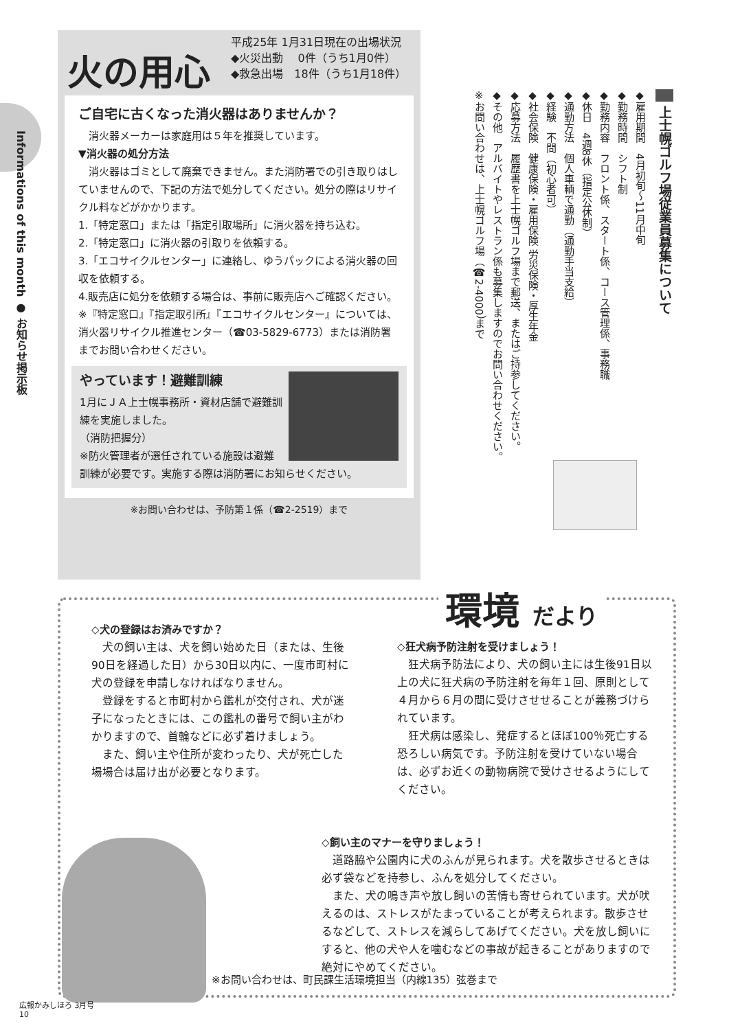Informations of this month ● お知らせ掲示板
火の用心
平成25年 1月31日現在の出場状況
◆火災出動　 0件（うち1月0件）
◆救急出場　18件（うち1月18件）
ご自宅に古くなった消火器はありませんか？
　消火器メーカーは家庭用は５年を推奨しています。
▼消火器の処分方法
　消火器はゴミとして廃棄できません。また消防署での引き取りはしていませんので、下記の方法で処分してください。処分の際はリサイクル料などがかかります。
1.「特定窓口」または「指定引取場所」に消火器を持ち込む。
2.「特定窓口」に消火器の引取りを依頼する。
3.「エコサイクルセンター」に連絡し、ゆうパックによる消火器の回収を依頼する。
4.販売店に処分を依頼する場合は、事前に販売店へご確認ください。
※『特定窓口』『指定取引所』『エコサイクルセンター』については、消火器リサイクル推進センター（☎03-5829-6773）または消防署までお問い合わせください。
やっています！避難訓練
1月にＪＡ上士幌事務所・資材店舗で避難訓練を実施しました。
（消防把握分）
※防火管理者が選任されている施設は避難訓練が必要です。実施する際は消防署にお知らせください。
※お問い合わせは、予防第１係（☎2-2519）まで
上士幌ゴルフ場従業員募集について
◆雇用期間　4月初旬～11月中旬
◆勤務時間　シフト制
◆勤務内容　フロント係、スタート係、コース管理係、事務職
◆休日　4週8休（指定公休制）
◆通勤方法　個人車輌で通勤（通勤手当支給）
◆経験　不問（初心者可）
◆社会保険　健康保険・雇用保険 労災保険・厚生年金
◆応募方法　履歴書を上士幌ゴルフ場まで郵送、またはご持参してください。
◆その他　アルバイトやレストラン係も募集しますのでお問い合わせください。
※お問い合わせは、上士幌ゴルフ場（☎2-4000）まで
環境 だより
◇犬の登録はお済みですか？
　犬の飼い主は、犬を飼い始めた日（または、生後90日を経過した日）から30日以内に、一度市町村に犬の登録を申請しなければなりません。
　登録をすると市町村から鑑札が交付され、犬が迷子になったときには、この鑑札の番号で飼い主がわかりますので、首輪などに必ず着けましょう。
　また、飼い主や住所が変わったり、犬が死亡した場場合は届け出が必要となります。
◇狂犬病予防注射を受けましょう！
　狂犬病予防法により、犬の飼い主には生後91日以上の犬に狂犬病の予防注射を毎年１回、原則として４月から６月の間に受けさせせることが義務づけられています。
　狂犬病は感染し、発症するとほぼ100％死亡する恐ろしい病気です。予防注射を受けていない場合は、必ずお近くの動物病院で受けさせるようにしてください。
◇飼い主のマナーを守りましょう！
　道路脇や公園内に犬のふんが見られます。犬を散歩させるときは必ず袋などを持参し、ふんを処分してください。
　また、犬の鳴き声や放し飼いの苦情も寄せられています。犬が吠えるのは、ストレスがたまっていることが考えられます。散歩させるなどして、ストレスを減らしてあげてください。犬を放し飼いにすると、他の犬や人を噛むなどの事故が起きることがありますので絶対にやめてください。
※お問い合わせは、町民課生活環境担当（内線135）弦巻まで
広報かみしほろ 3月号
10